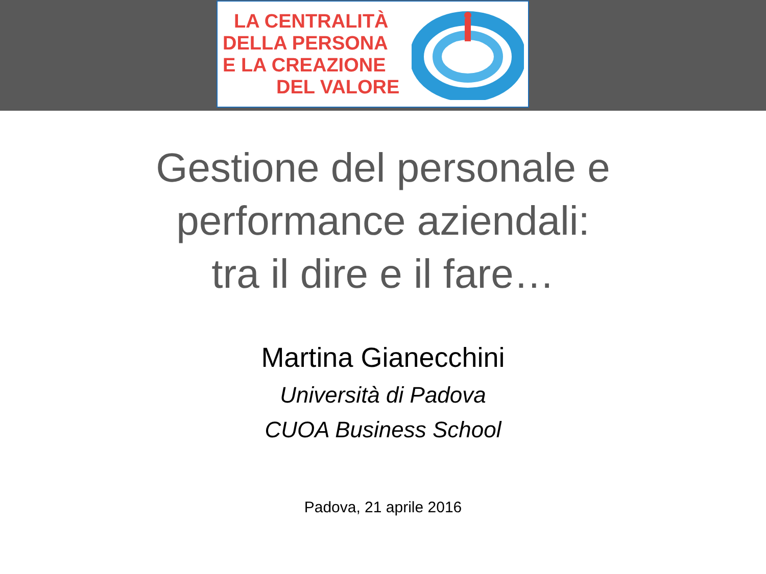LA CENTRALITÀ
DELLA PERSONA
E LA CREAZIONE
DEL VALORE
Gestione del personale e
performance aziendali:
tra il dire e il fare…
Martina Gianecchini
Università di Padova
CUOA Business School
Padova, 21 aprile 2016